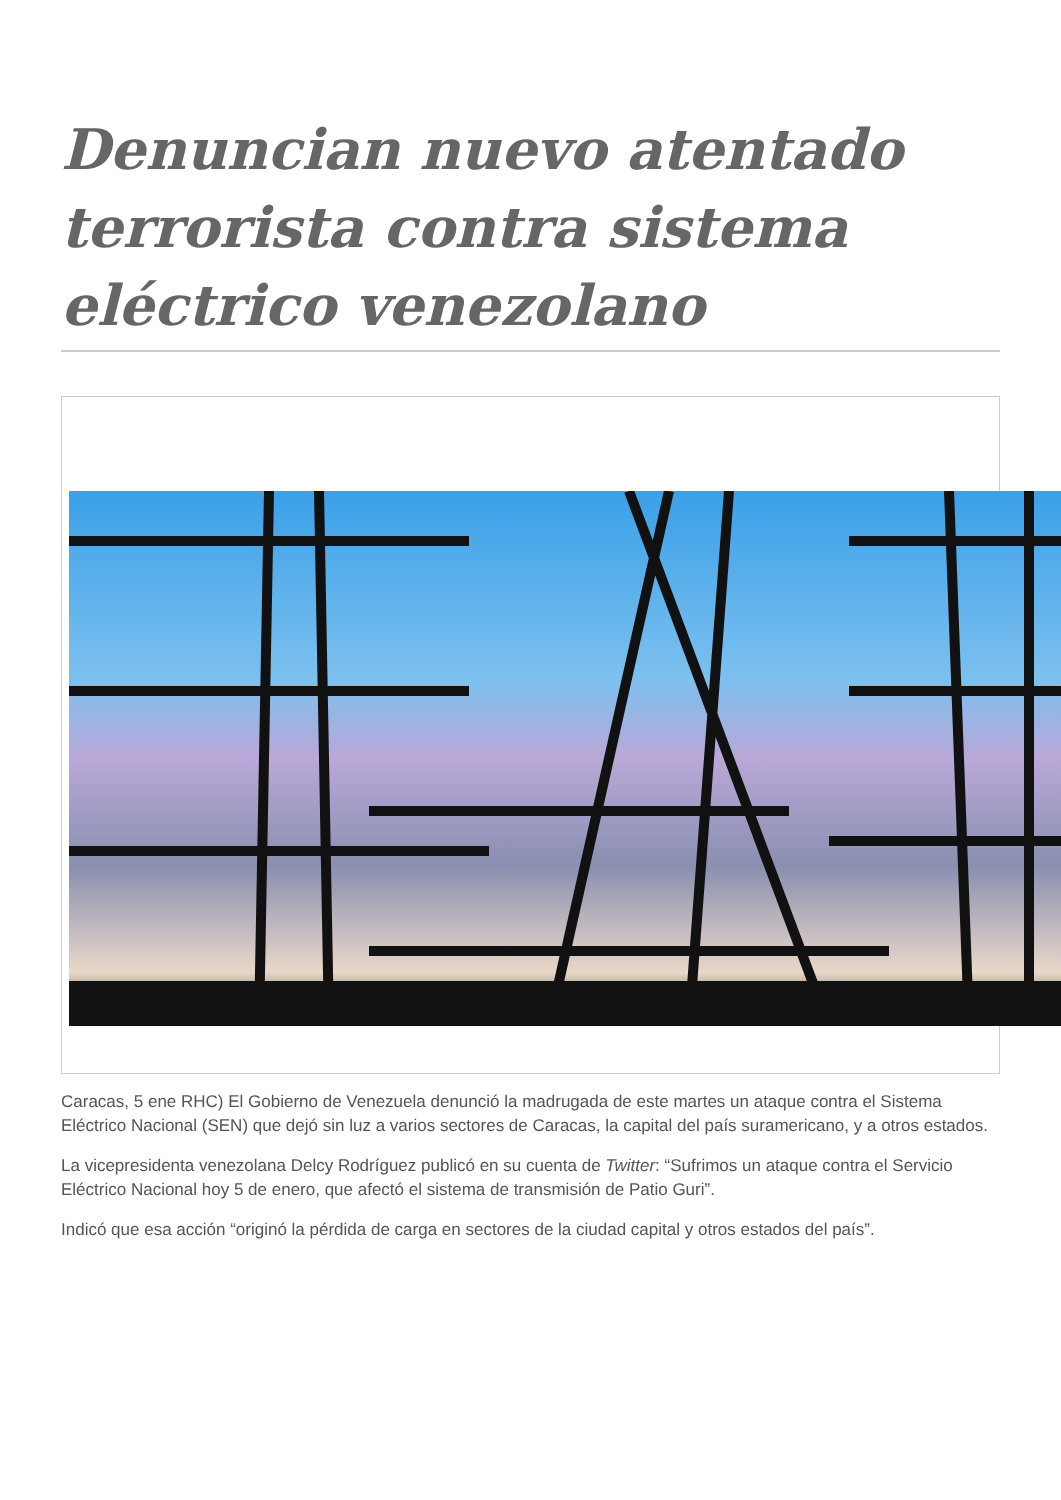Denuncian nuevo atentado terrorista contra sistema eléctrico venezolano
Caracas, 5 ene RHC) El Gobierno de Venezuela denunció la madrugada de este martes un ataque contra el Sistema Eléctrico Nacional (SEN) que dejó sin luz a varios sectores de Caracas, la capital del país suramericano, y a otros estados.
La vicepresidenta venezolana Delcy Rodríguez publicó en su cuenta de Twitter: “Sufrimos un ataque contra el Servicio Eléctrico Nacional hoy 5 de enero, que afectó el sistema de transmisión de Patio Guri”.
Indicó que esa acción “originó la pérdida de carga en sectores de la ciudad capital y otros estados del país”.